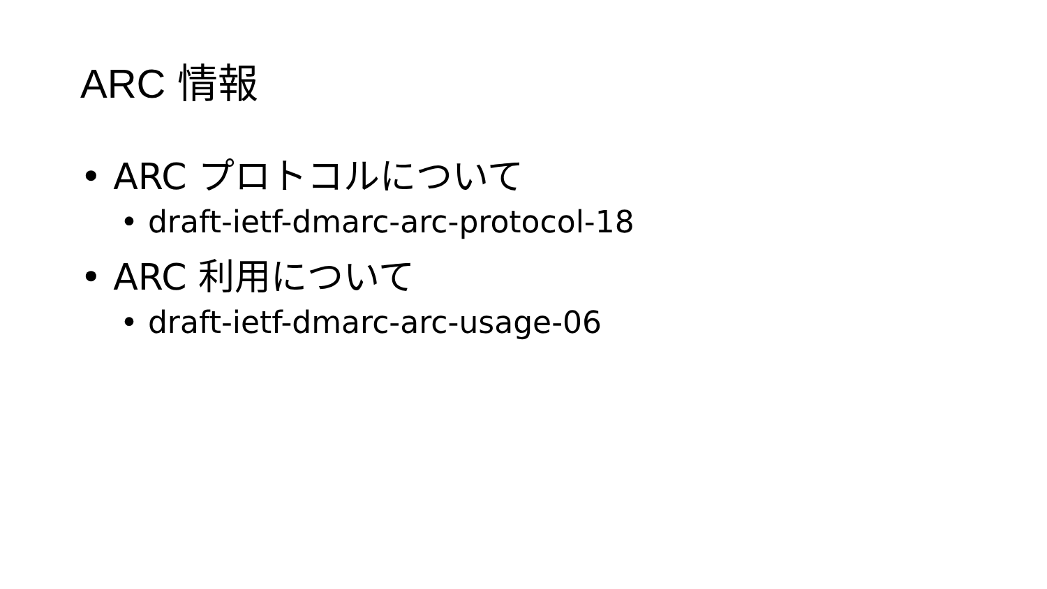ARC 情報
• ARC プロトコルについて
• draft-ietf-dmarc-arc-protocol-18
• ARC 利用について
• draft-ietf-dmarc-arc-usage-06